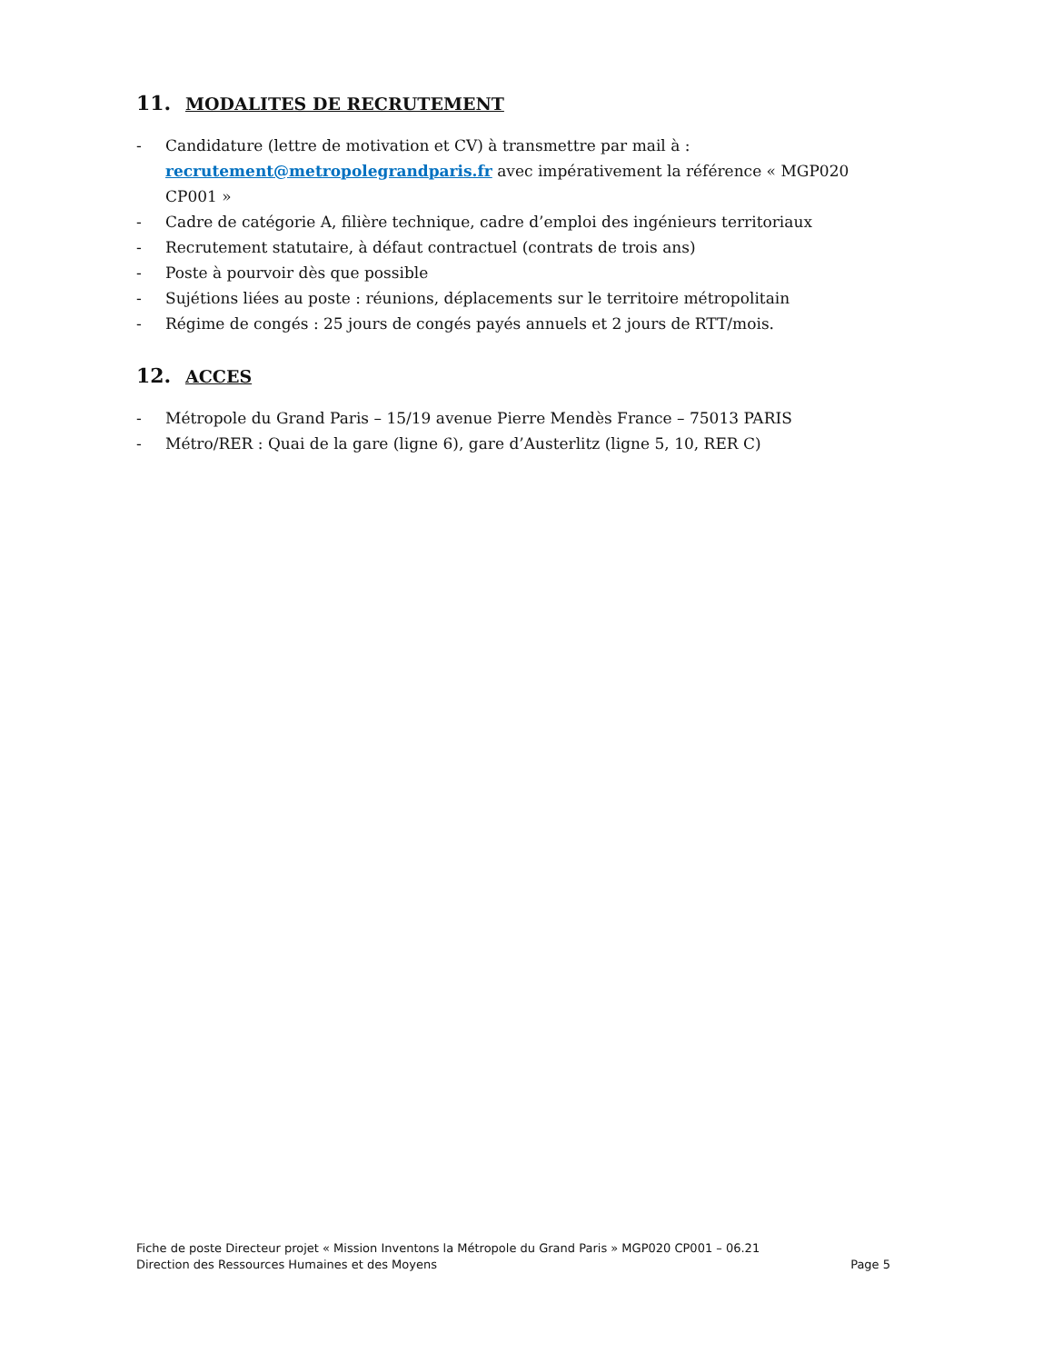11. MODALITES DE RECRUTEMENT
- Candidature (lettre de motivation et CV) à transmettre par mail à : recrutement@metropolegrandparis.fr avec impérativement la référence « MGP020 CP001 »
- Cadre de catégorie A, filière technique, cadre d’emploi des ingénieurs territoriaux
- Recrutement statutaire, à défaut contractuel (contrats de trois ans)
- Poste à pourvoir dès que possible
- Sujétions liées au poste : réunions, déplacements sur le territoire métropolitain
- Régime de congés : 25 jours de congés payés annuels et 2 jours de RTT/mois.
12. ACCES
- Métropole du Grand Paris – 15/19 avenue Pierre Mendès France – 75013 PARIS
- Métro/RER : Quai de la gare (ligne 6), gare d’Austerlitz (ligne 5, 10, RER C)
Fiche de poste Directeur projet « Mission Inventons la Métropole du Grand Paris » MGP020 CP001 – 06.21
Direction des Ressources Humaines et des Moyens Page 5